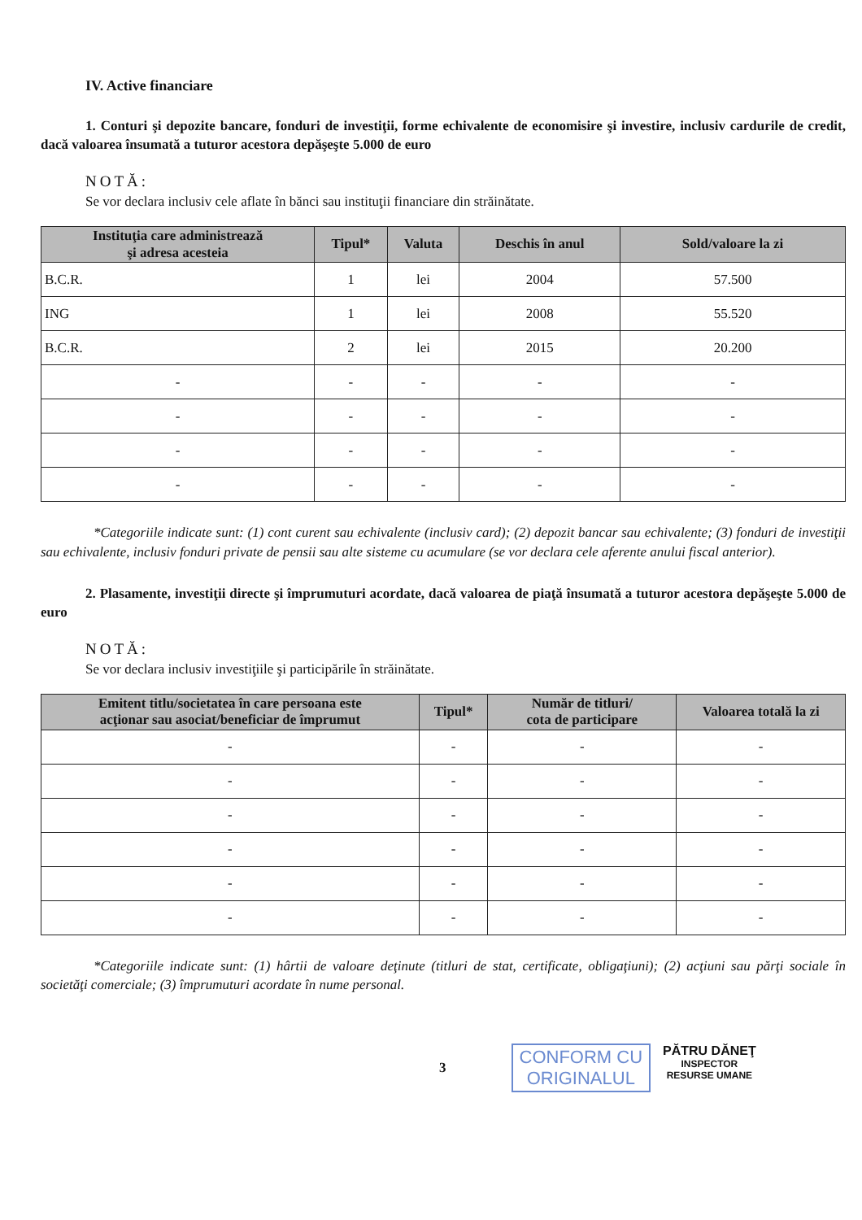IV. Active financiare
1. Conturi şi depozite bancare, fonduri de investiţii, forme echivalente de economisire şi investire, inclusiv cardurile de credit, dacă valoarea însumată a tuturor acestora depăşeşte 5.000 de euro
NOTĂ:
Se vor declara inclusiv cele aflate în bănci sau instituţii financiare din străinătate.
| Instituţia care administrează şi adresa acesteia | Tipul* | Valuta | Deschis în anul | Sold/valoare la zi |
| --- | --- | --- | --- | --- |
| B.C.R. | 1 | lei | 2004 | 57.500 |
| ING | 1 | lei | 2008 | 55.520 |
| B.C.R. | 2 | lei | 2015 | 20.200 |
| - | - | - | - | - |
| - | - | - | - | - |
| - | - | - | - | - |
| - | - | - | - | - |
*Categoriile indicate sunt: (1) cont curent sau echivalente (inclusiv card); (2) depozit bancar sau echivalente; (3) fonduri de investiţii sau echivalente, inclusiv fonduri private de pensii sau alte sisteme cu acumulare (se vor declara cele aferente anului fiscal anterior).
2. Plasamente, investiţii directe şi împrumuturi acordate, dacă valoarea de piaţă însumată a tuturor acestora depăşeşte 5.000 de euro
NOTĂ:
Se vor declara inclusiv investiţiile şi participările în străinătate.
| Emitent titlu/societatea în care persoana este acţionar sau asociat/beneficiar de împrumut | Tipul* | Număr de titluri/ cota de participare | Valoarea totală la zi |
| --- | --- | --- | --- |
| - | - | - | - |
| - | - | - | - |
| - | - | - | - |
| - | - | - | - |
| - | - | - | - |
| - | - | - | - |
*Categoriile indicate sunt: (1) hârtii de valoare deţinute (titluri de stat, certificate, obligaţiuni); (2) acţiuni sau părţi sociale în societăţi comerciale; (3) împrumuturi acordate în nume personal.
3
CONFORM CU
ORIGINALUL
PĂTRU DĂNEŢ
INSPECTOR
RESURSE UMANE